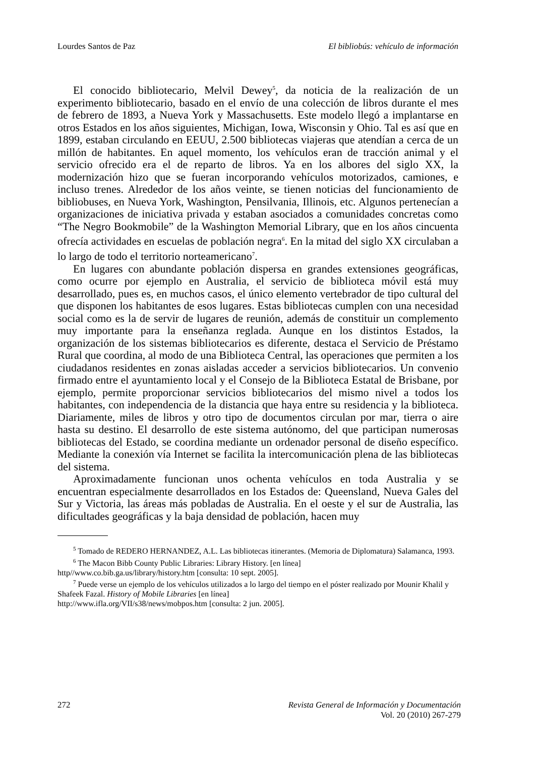Lourdes Santos de Paz El bibliobús: vehículo de información
El conocido bibliotecario, Melvil Dewey<sup>5</sup>, da noticia de la realización de un experimento bibliotecario, basado en el envío de una colección de libros durante el mes de febrero de 1893, a Nueva York y Massachusetts. Este modelo llegó a implantarse en otros Estados en los años siguientes, Michigan, Iowa, Wisconsin y Ohio. Tal es así que en 1899, estaban circulando en EEUU, 2.500 bibliotecas viajeras que atendían a cerca de un millón de habitantes. En aquel momento, los vehículos eran de tracción animal y el servicio ofrecido era el de reparto de libros. Ya en los albores del siglo XX, la modernización hizo que se fueran incorporando vehículos motorizados, camiones, e incluso trenes. Alrededor de los años veinte, se tienen noticias del funcionamiento de bibliobuses, en Nueva York, Washington, Pensilvania, Illinois, etc. Algunos pertenecían a organizaciones de iniciativa privada y estaban asociados a comunidades concretas como “The Negro Bookmobile” de la Washington Memorial Library, que en los años cincuenta ofrecía actividades en escuelas de población negra<sup>6</sup>. En la mitad del siglo XX circulaban a lo largo de todo el territorio norteamericano<sup>7</sup>.
En lugares con abundante población dispersa en grandes extensiones geográficas, como ocurre por ejemplo en Australia, el servicio de biblioteca móvil está muy desarrollado, pues es, en muchos casos, el único elemento vertebrador de tipo cultural del que disponen los habitantes de esos lugares. Estas bibliotecas cumplen con una necesidad social como es la de servir de lugares de reunión, además de constituir un complemento muy importante para la enseñanza reglada. Aunque en los distintos Estados, la organización de los sistemas bibliotecarios es diferente, destaca el Servicio de Préstamo Rural que coordina, al modo de una Biblioteca Central, las operaciones que permiten a los ciudadanos residentes en zonas aisladas acceder a servicios bibliotecarios. Un convenio firmado entre el ayuntamiento local y el Consejo de la Biblioteca Estatal de Brisbane, por ejemplo, permite proporcionar servicios bibliotecarios del mismo nivel a todos los habitantes, con independencia de la distancia que haya entre su residencia y la biblioteca. Diariamente, miles de libros y otro tipo de documentos circulan por mar, tierra o aire hasta su destino. El desarrollo de este sistema autónomo, del que participan numerosas bibliotecas del Estado, se coordina mediante un ordenador personal de diseño específico. Mediante la conexión vía Internet se facilita la intercomunicación plena de las bibliotecas del sistema.
Aproximadamente funcionan unos ochenta vehículos en toda Australia y se encuentran especialmente desarrollados en los Estados de: Queensland, Nueva Gales del Sur y Victoria, las áreas más pobladas de Australia. En el oeste y el sur de Australia, las dificultades geográficas y la baja densidad de población, hacen muy
<sup>5</sup> Tomado de REDERO HERNANDEZ, A.L. Las bibliotecas itinerantes. (Memoria de Diplomatura) Salamanca, 1993.
<sup>6</sup> The Macon Bibb County Public Libraries: Library History. [en línea]
http//www.co.bib.ga.us/library/history.htm [consulta: 10 sept. 2005].
<sup>7</sup> Puede verse un ejemplo de los vehículos utilizados a lo largo del tiempo en el póster realizado por Mounir Khalil y Shafeek Fazal. History of Mobile Libraries [en línea]
http://www.ifla.org/VII/s38/news/mobpos.htm [consulta: 2 jun. 2005].
272 Revista General de Información y Documentación
Vol. 20 (2010) 267-279